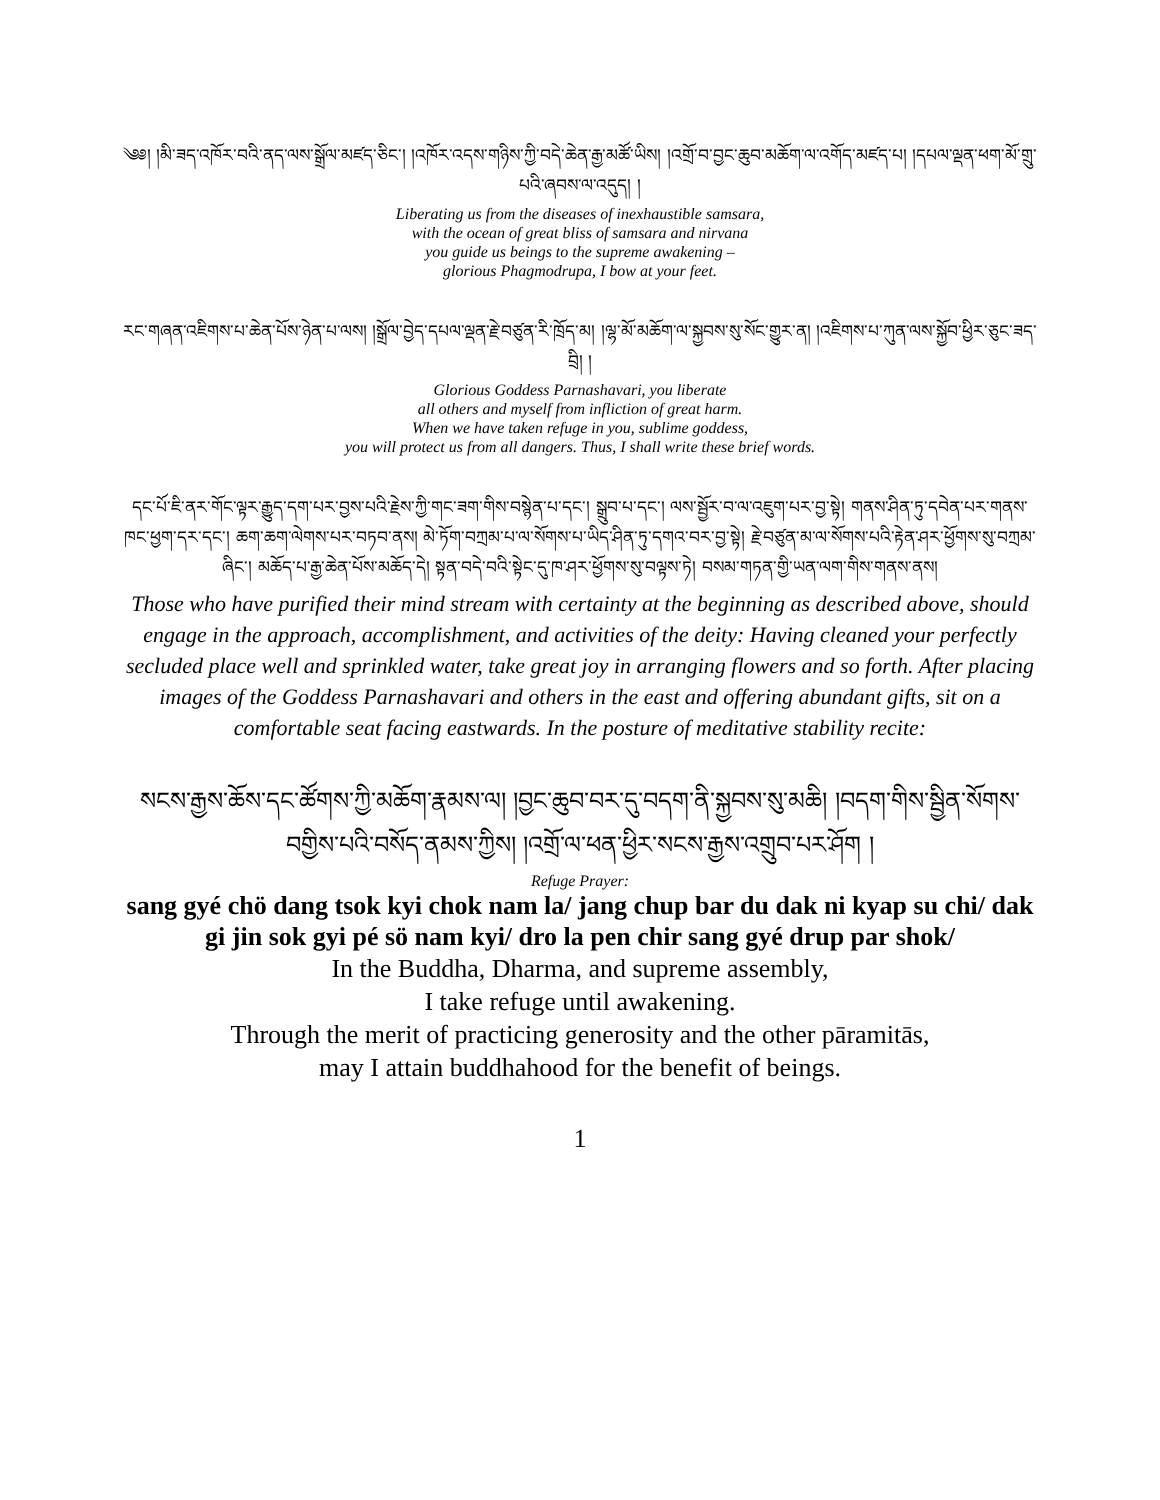༄༅། །མི་ཟད་འཁོར་བའི་ནད་ལས་སྒྲོལ་མཛད་ཅིང་། །འཁོར་འདས་གཉིས་ཀྱི་བདེ་ཆེན་རྒྱ་མཚོ་ཡིས། །འགྲོ་བ་བྱང་ཆུབ་མཆོག་ལ་འགོད་མཛད་པ། །དཔལ་ལྡན་ཕག་མོ་གྲུ་པའི་ཞབས་ལ་འདུད། །
Liberating us from the diseases of inexhaustible samsara,
with the ocean of great bliss of samsara and nirvana
you guide us beings to the supreme awakening –
glorious Phagmodrupa, I bow at your feet.
རང་གཞན་འཇིགས་པ་ཆེན་པོས་ཉེན་པ་ལས། །སྒྲོལ་བྱེད་དཔལ་ལྡན་རྗེ་བཙུན་རི་ཁྲོད་མ། །ལྷ་མོ་མཆོག་ལ་སྐྱབས་སུ་སོང་གྱུར་ན། །འཇིགས་པ་ཀུན་ལས་སྐྱོབ་ཕྱིར་ཅུང་ཟད་བྲི། །
Glorious Goddess Parnashavari, you liberate
all others and myself from infliction of great harm.
When we have taken refuge in you, sublime goddess,
you will protect us from all dangers. Thus, I shall write these brief words.
དང་པོ་ཇི་ནར་གོང་ལྟར་རྒྱུད་དག་པར་བྱས་པའི་རྗེས་ཀྱི་གང་ཟག་གིས་བསྙེན་པ་དང་། སྒྲུབ་པ་དང་། ལས་སྦྱོར་བ་ལ་འཇུག་པར་བྱ་སྟེ། གནས་ཤིན་ཏུ་དབེན་པར་གནས་ཁང་ཕྱག་དར་དང་། ཆག་ཆག་ལེགས་པར་བཏབ་ནས། མེ་ཏོག་བཀྲམ་པ་ལ་སོགས་པ་ཡིད་ཤིན་ཏུ་དགའ་བར་བྱ་སྟེ། རྗེ་བཙུན་མ་ལ་སོགས་པའི་རྟེན་ཤར་ཕྱོགས་སུ་བཀྲམ་ཞིང་། མཆོད་པ་རྒྱ་ཆེན་པོས་མཆོད་དེ། སྟན་བདེ་བའི་སྟེང་དུ་ཁ་ཤར་ཕྱོགས་སུ་བལྟས་ཏེ། བསམ་གཏན་གྱི་ཡན་ལག་གིས་གནས་ནས།
Those who have purified their mind stream with certainty at the beginning as described above, should engage in the approach, accomplishment, and activities of the deity: Having cleaned your perfectly secluded place well and sprinkled water, take great joy in arranging flowers and so forth. After placing images of the Goddess Parnashavari and others in the east and offering abundant gifts, sit on a comfortable seat facing eastwards. In the posture of meditative stability recite:
སངས་རྒྱས་ཆོས་དང་ཚོགས་ཀྱི་མཆོག་རྣམས་ལ། །བྱང་ཆུབ་བར་དུ་བདག་ནི་སྐྱབས་སུ་མཆི། །བདག་གིས་སྦྱིན་སོགས་བགྱིས་པའི་བསོད་ནམས་ཀྱིས། །འགྲོ་ལ་ཕན་ཕྱིར་སངས་རྒྱས་འགྲུབ་པར་ཤོག །
Refuge Prayer:
sang gyé chö dang tsok kyi chok nam la/ jang chup bar du dak ni kyap su chi/ dak gi jin sok gyi pé sö nam kyi/ dro la pen chir sang gyé drup par shok/
In the Buddha, Dharma, and supreme assembly,
I take refuge until awakening.
Through the merit of practicing generosity and the other pāramitās,
may I attain buddhahood for the benefit of beings.
1